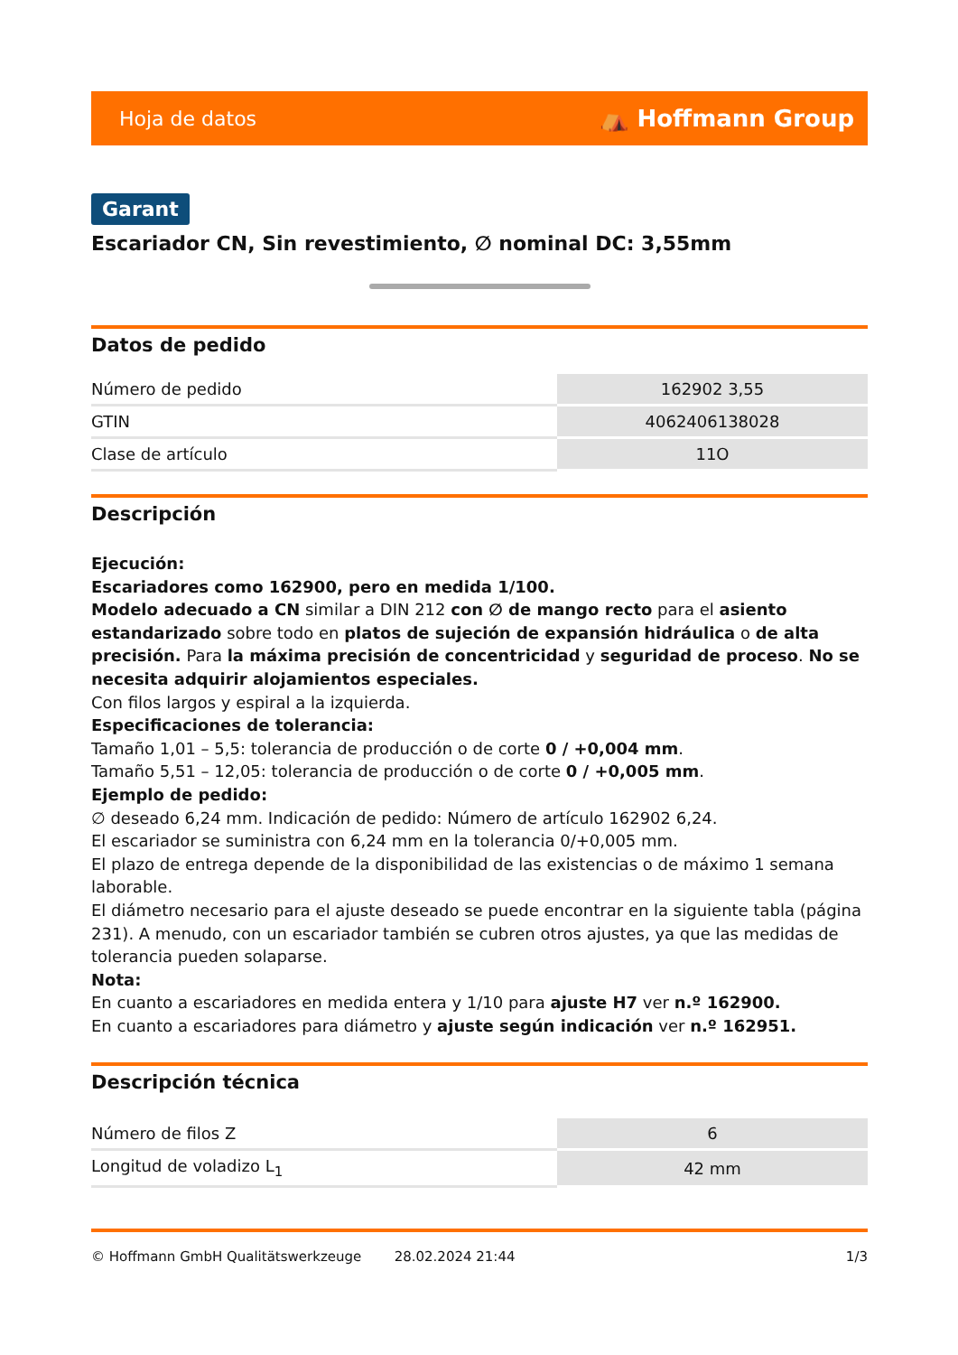Hoja de datos ⛺ Hoffmann Group
Garant
Escariador CN, Sin revestimiento, ∅ nominal DC: 3,55mm
Datos de pedido
| Número de pedido | 162902 3,55 |
| GTIN | 4062406138028 |
| Clase de artículo | 11O |
Descripción
Ejecución:
Escariadores como 162900, pero en medida 1/100.
Modelo adecuado a CN similar a DIN 212 con ∅ de mango recto para el asiento estandarizado sobre todo en platos de sujeción de expansión hidráulica o de alta precisión. Para la máxima precisión de concentricidad y seguridad de proceso. No se necesita adquirir alojamientos especiales.
Con filos largos y espiral a la izquierda.
Especificaciones de tolerancia:
Tamaño 1,01 – 5,5: tolerancia de producción o de corte 0 / +0,004 mm.
Tamaño 5,51 – 12,05: tolerancia de producción o de corte 0 / +0,005 mm.
Ejemplo de pedido:
∅ deseado 6,24 mm. Indicación de pedido: Número de artículo 162902 6,24.
El escariador se suministra con 6,24 mm en la tolerancia 0/+0,005 mm.
El plazo de entrega depende de la disponibilidad de las existencias o de máximo 1 semana laborable.
El diámetro necesario para el ajuste deseado se puede encontrar en la siguiente tabla (página 231). A menudo, con un escariador también se cubren otros ajustes, ya que las medidas de tolerancia pueden solaparse.
Nota:
En cuanto a escariadores en medida entera y 1/10 para ajuste H7 ver n.º 162900.
En cuanto a escariadores para diámetro y ajuste según indicación ver n.º 162951.
Descripción técnica
| Número de filos Z | 6 |
| Longitud de voladizo L<sub>1</sub> | 42 mm |
© Hoffmann GmbH Qualitätswerkzeuge 28.02.2024 21:44 1/3